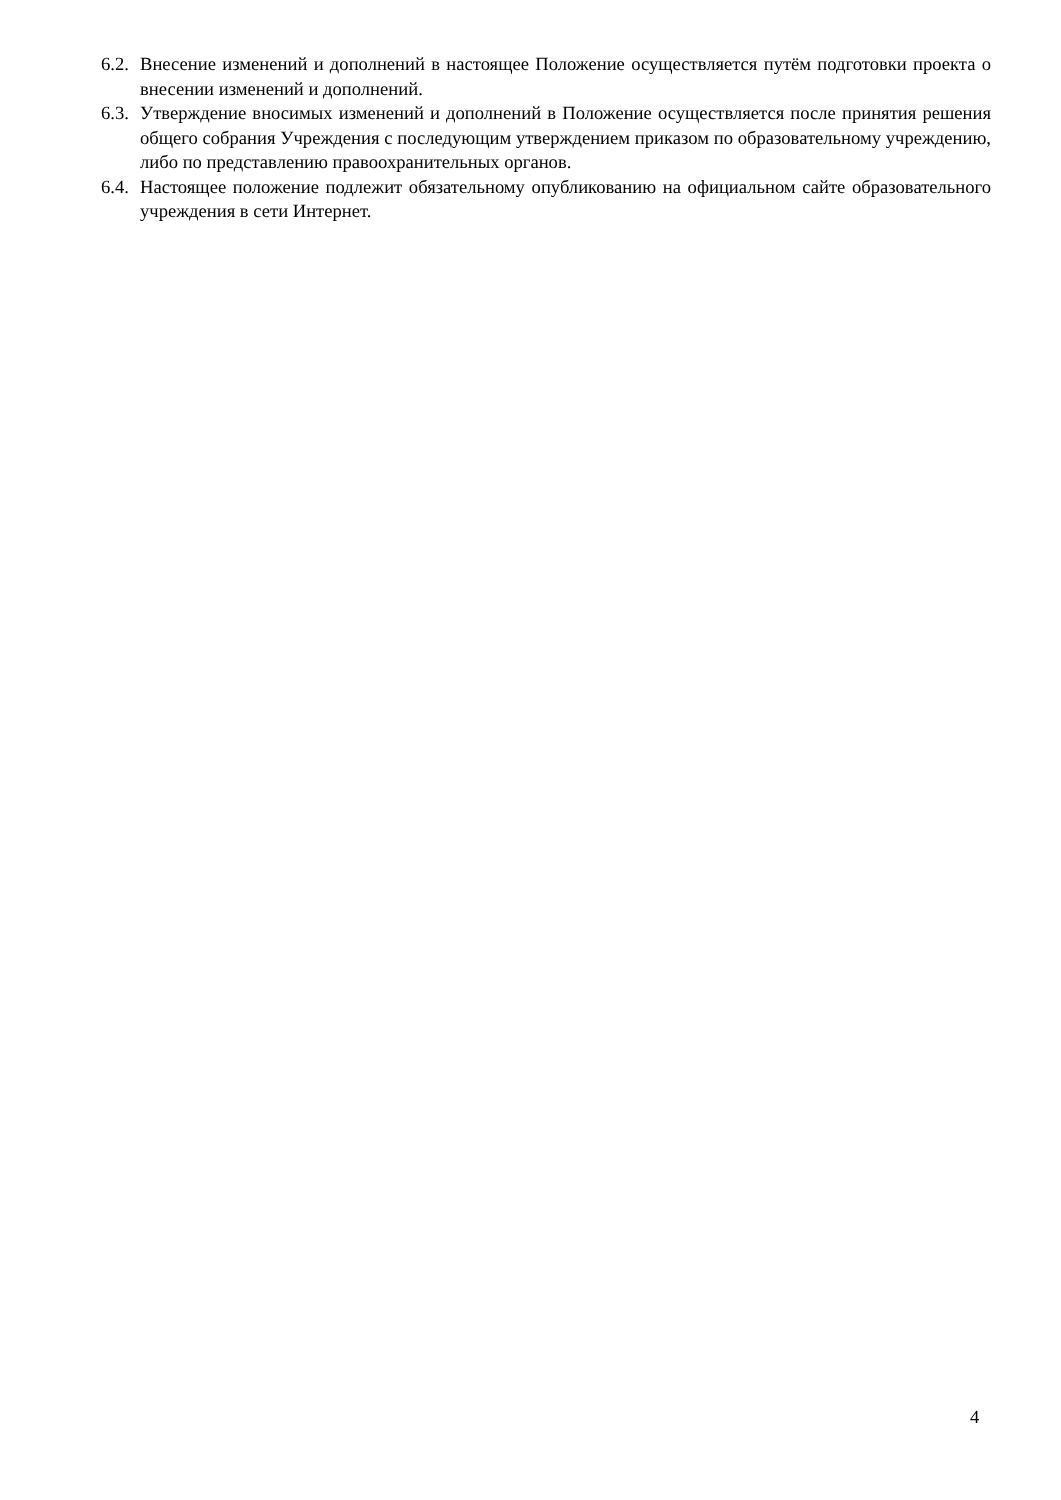6.2.
Внесение изменений и дополнений в настоящее Положение осуществляется путём подготовки проекта о внесении изменений и дополнений.
6.3.
Утверждение вносимых изменений и дополнений в Положение осуществляется после принятия решения общего собрания Учреждения с последующим утверждением приказом по образовательному учреждению, либо по представлению правоохранительных органов.
6.4.
Настоящее положение подлежит обязательному опубликованию на официальном сайте образовательного учреждения в сети Интернет.
4